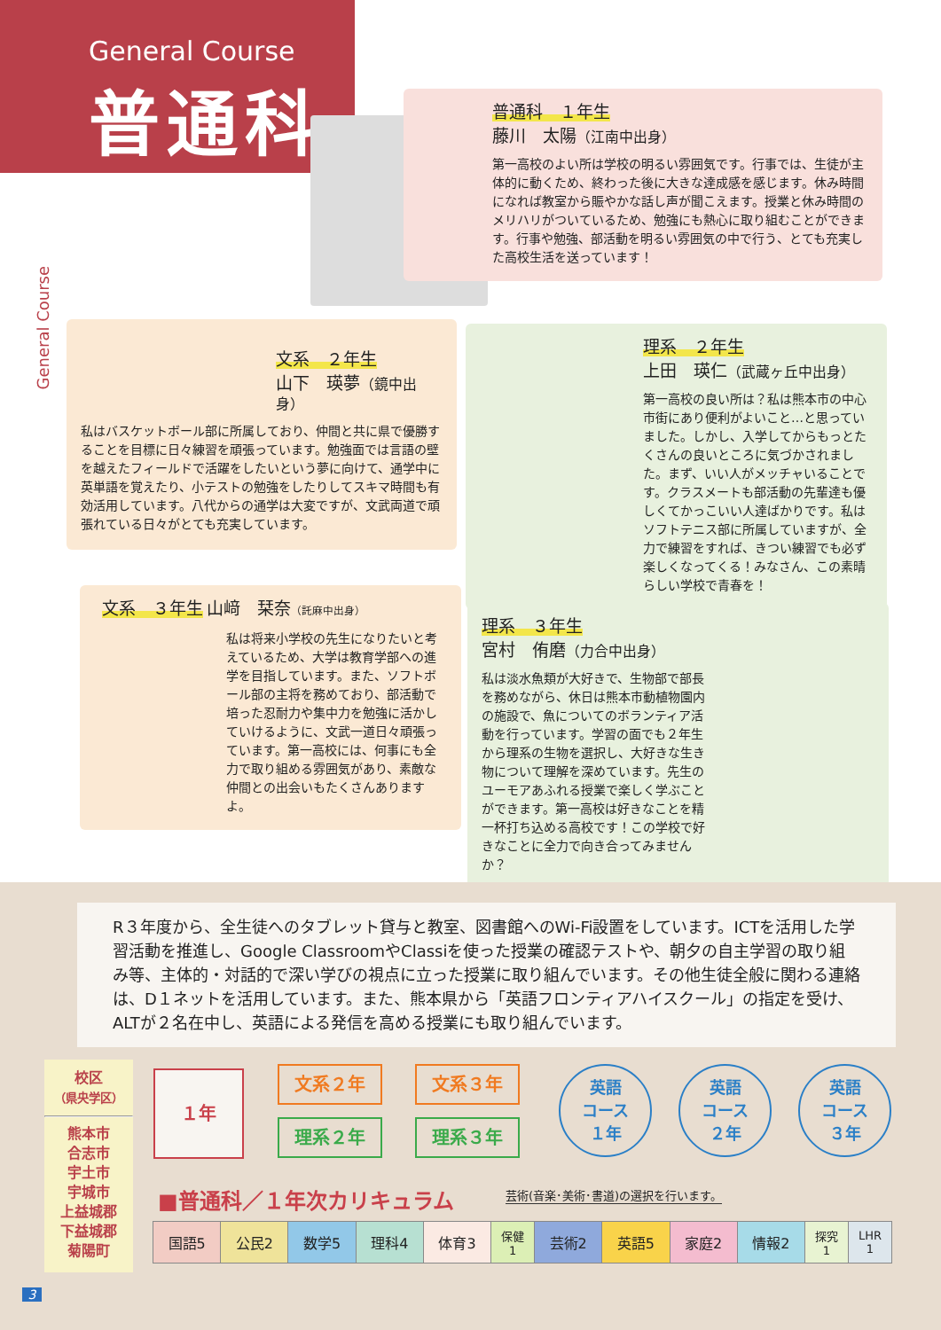General Course
普通科
普通科　１年生
藤川　太陽（江南中出身）
第一高校のよい所は学校の明るい雰囲気です。行事では、生徒が主体的に動くため、終わった後に大きな達成感を感じます。休み時間になれば教室から賑やかな話し声が聞こえます。授業と休み時間のメリハリがついているため、勉強にも熱心に取り組むことができます。行事や勉強、部活動を明るい雰囲気の中で行う、とても充実した高校生活を送っています！
文系　２年生
山下　瑛夢（鏡中出身）
私はバスケットボール部に所属しており、仲間と共に県で優勝することを目標に日々練習を頑張っています。勉強面では言語の壁を越えたフィールドで活躍をしたいという夢に向けて、通学中に英単語を覚えたり、小テストの勉強をしたりしてスキマ時間も有効活用しています。八代からの通学は大変ですが、文武両道で頑張れている日々がとても充実しています。
理系　２年生
上田　瑛仁（武蔵ヶ丘中出身）
第一高校の良い所は？私は熊本市の中心市街にあり便利がよいこと…と思っていました。しかし、入学してからもっとたくさんの良いところに気づかされました。まず、いい人がメッチャいることです。クラスメートも部活動の先輩達も優しくてかっこいい人達ばかりです。私はソフトテニス部に所属していますが、全力で練習をすれば、きつい練習でも必ず楽しくなってくる！みなさん、この素晴らしい学校で青春を！
文系　３年生
山﨑　栞奈（託麻中出身）
私は将来小学校の先生になりたいと考えているため、大学は教育学部への進学を目指しています。また、ソフトボール部の主将を務めており、部活動で培った忍耐力や集中力を勉強に活かしていけるように、文武一道日々頑張っています。第一高校には、何事にも全力で取り組める雰囲気があり、素敵な仲間との出会いもたくさんありますよ。
理系　３年生
宮村　侑磨（力合中出身）
私は淡水魚類が大好きで、生物部で部長を務めながら、休日は熊本市動植物園内の施設で、魚についてのボランティア活動を行っています。学習の面でも２年生から理系の生物を選択し、大好きな生き物について理解を深めています。先生のユーモアあふれる授業で楽しく学ぶことができます。第一高校は好きなことを精一杯打ち込める高校です！この学校で好きなことに全力で向き合ってみませんか？
General Course
R３年度から、全生徒へのタブレット貸与と教室、図書館へのWi-Fi設置をしています。ICTを活用した学習活動を推進し、Google ClassroomやClassiを使った授業の確認テストや、朝夕の自主学習の取り組み等、主体的・対話的で深い学びの視点に立った授業に取り組んでいます。その他生徒全般に関わる連絡は、D１ネットを活用しています。また、熊本県から「英語フロンティアハイスクール」の指定を受け、ALTが２名在中し、英語による発信を高める授業にも取り組んでいます。
校区
（県央学区）
熊本市
合志市
宇土市
宇城市
上益城郡
下益城郡
菊陽町
１年 文系２年 文系３年
理系２年 理系３年
英語
コース
１年
英語
コース
２年
英語
コース
３年
■普通科／１年次カリキュラム
芸術(音楽･美術･書道)の選択を行います。
| 国語5 | 公民2 | 数学5 | 理科4 | 体育3 | 保健 1 | 芸術2 | 英語5 | 家庭2 | 情報2 | 探究 1 | LHR 1 |
3